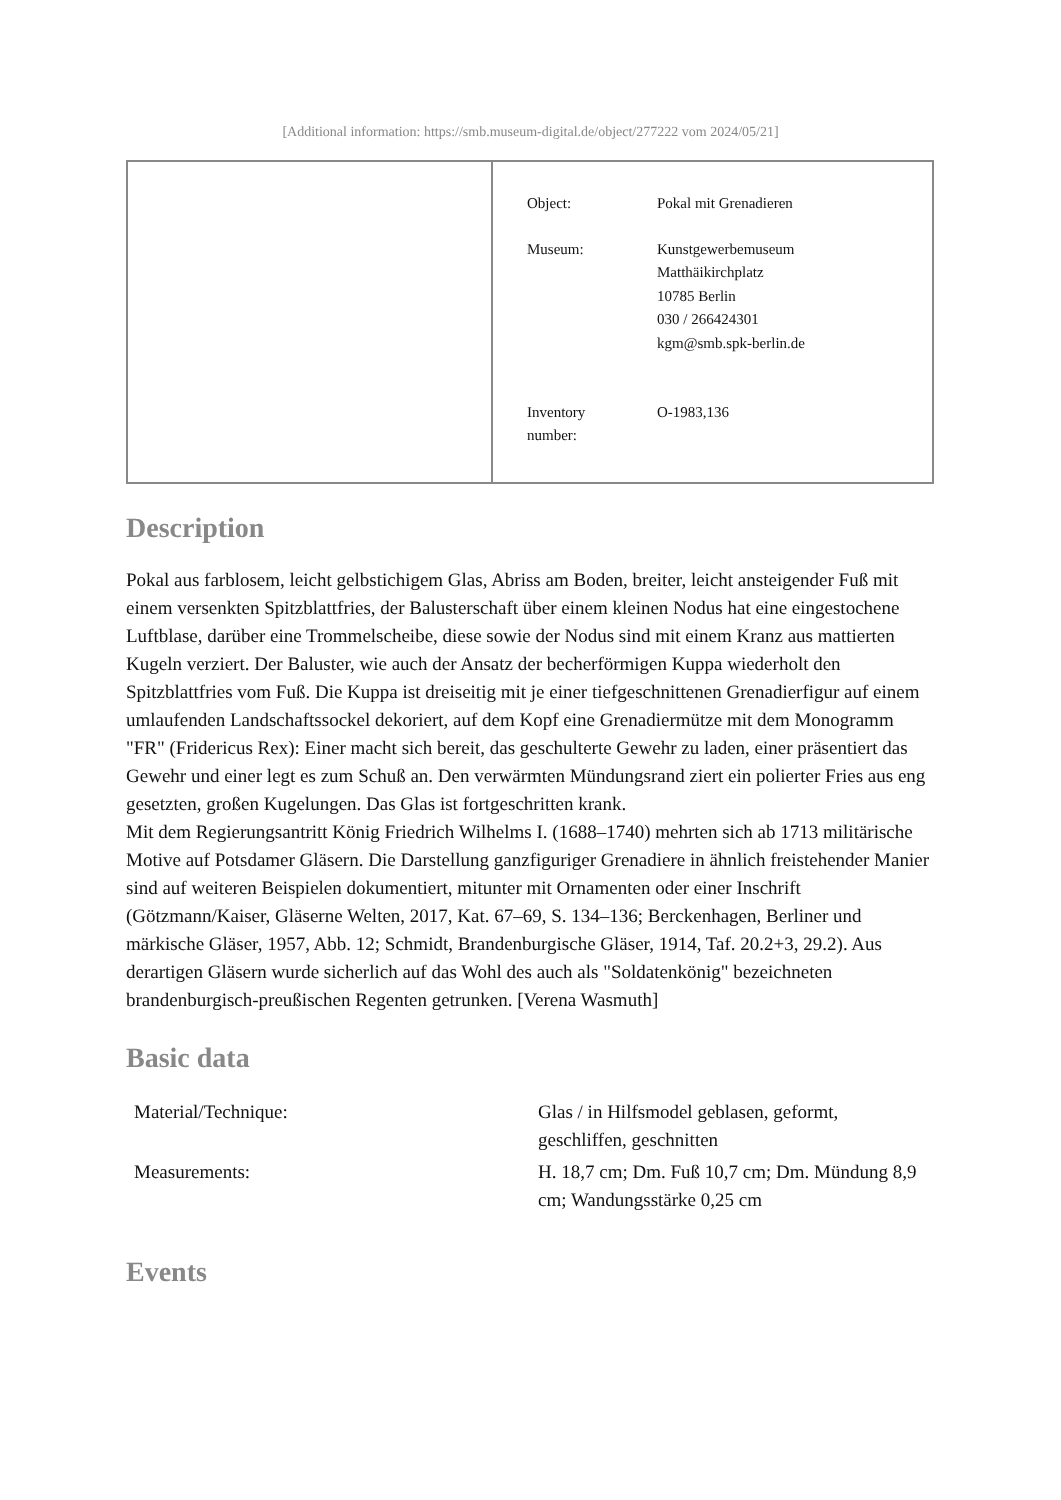[Additional information: https://smb.museum-digital.de/object/277222 vom 2024/05/21]
| Object: | Pokal mit Grenadieren |
| Museum: | Kunstgewerbemuseum Matthäikirchplatz 10785 Berlin 030 / 266424301 kgm@smb.spk-berlin.de |
| Inventory number: | O-1983,136 |
Description
Pokal aus farblosem, leicht gelbstichigem Glas, Abriss am Boden, breiter, leicht ansteigender Fuß mit einem versenkten Spitzblattfries, der Balusterschaft über einem kleinen Nodus hat eine eingestochene Luftblase, darüber eine Trommelscheibe, diese sowie der Nodus sind mit einem Kranz aus mattierten Kugeln verziert. Der Baluster, wie auch der Ansatz der becherförmigen Kuppa wiederholt den Spitzblattfries vom Fuß. Die Kuppa ist dreiseitig mit je einer tiefgeschnittenen Grenadierfigur auf einem umlaufenden Landschaftssockel dekoriert, auf dem Kopf eine Grenadiermütze mit dem Monogramm "FR" (Fridericus Rex): Einer macht sich bereit, das geschulterte Gewehr zu laden, einer präsentiert das Gewehr und einer legt es zum Schuß an. Den verwärmten Mündungsrand ziert ein polierter Fries aus eng gesetzten, großen Kugelungen. Das Glas ist fortgeschritten krank.
Mit dem Regierungsantritt König Friedrich Wilhelms I. (1688–1740) mehrten sich ab 1713 militärische Motive auf Potsdamer Gläsern. Die Darstellung ganzfiguriger Grenadiere in ähnlich freistehender Manier sind auf weiteren Beispielen dokumentiert, mitunter mit Ornamenten oder einer Inschrift (Götzmann/Kaiser, Gläserne Welten, 2017, Kat. 67–69, S. 134–136; Berckenhagen, Berliner und märkische Gläser, 1957, Abb. 12; Schmidt, Brandenburgische Gläser, 1914, Taf. 20.2+3, 29.2). Aus derartigen Gläsern wurde sicherlich auf das Wohl des auch als "Soldatenkönig" bezeichneten brandenburgisch-preußischen Regenten getrunken. [Verena Wasmuth]
Basic data
| Material/Technique: | Glas / in Hilfsmodel geblasen, geformt, geschliffen, geschnitten |
| Measurements: | H. 18,7 cm; Dm. Fuß 10,7 cm; Dm. Mündung 8,9 cm; Wandungsstärke 0,25 cm |
Events